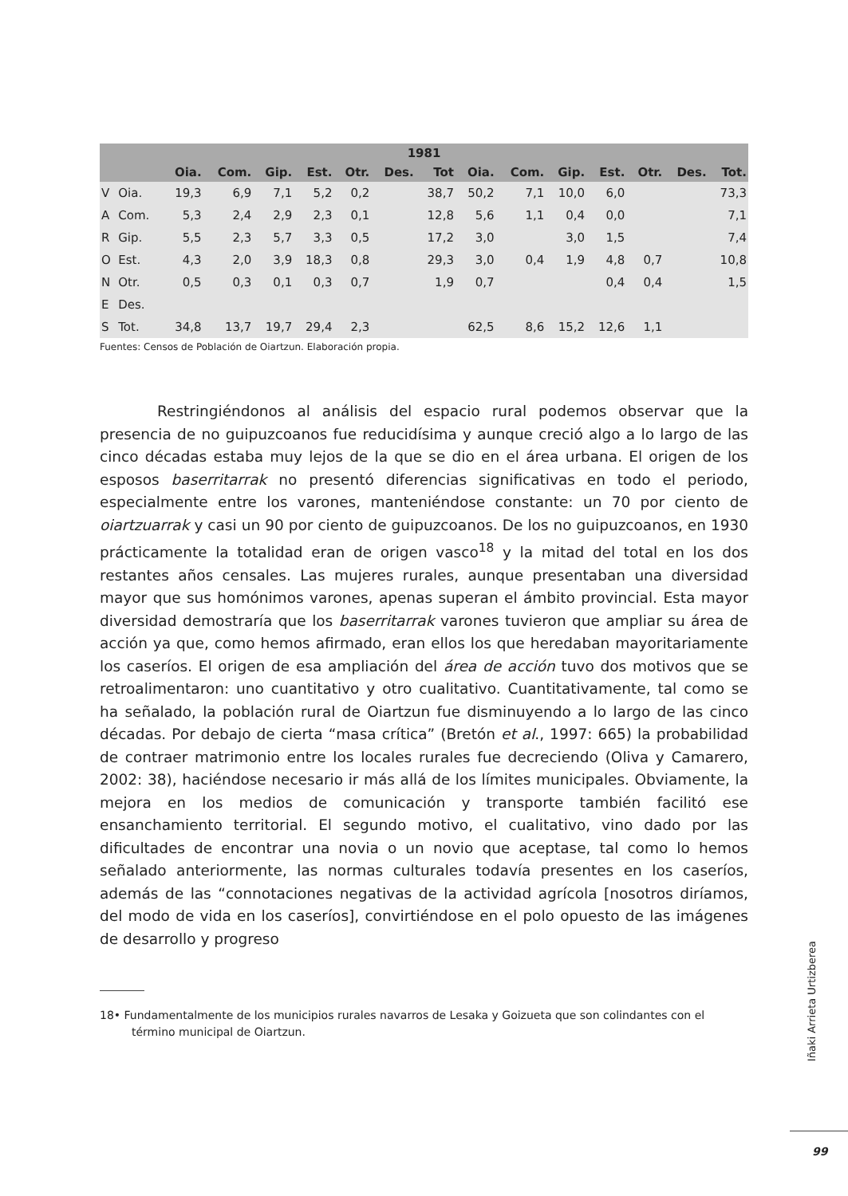| 1981 | | | | | | | | | | | | | | | |
| --- | --- | --- | --- | --- | --- | --- | --- | --- | --- | --- | --- | --- | --- | --- | --- |
| | | Oia. | Com. | Gip. | Est. | Otr. | Des. | Tot | Oia. | Com. | Gip. | Est. | Otr. | Des. | Tot. |
| V | Oia. | 19,3 | 6,9 | 7,1 | 5,2 | 0,2 | | 38,7 | 50,2 | 7,1 | 10,0 | 6,0 | | | 73,3 |
| A | Com. | 5,3 | 2,4 | 2,9 | 2,3 | 0,1 | | 12,8 | 5,6 | 1,1 | 0,4 | 0,0 | | | 7,1 |
| R | Gip. | 5,5 | 2,3 | 5,7 | 3,3 | 0,5 | | 17,2 | 3,0 | | 3,0 | 1,5 | | | 7,4 |
| O | Est. | 4,3 | 2,0 | 3,9 | 18,3 | 0,8 | | 29,3 | 3,0 | 0,4 | 1,9 | 4,8 | 0,7 | | 10,8 |
| N | Otr. | 0,5 | 0,3 | 0,1 | 0,3 | 0,7 | | 1,9 | 0,7 | | | 0,4 | 0,4 | | 1,5 |
| E | Des. | | | | | | | | | | | | | | |
| S | Tot. | 34,8 | 13,7 | 19,7 | 29,4 | 2,3 | | | 62,5 | 8,6 | 15,2 | 12,6 | 1,1 | | |
Fuentes: Censos de Población de Oiartzun. Elaboración propia.
Restringiéndonos al análisis del espacio rural podemos observar que la presencia de no guipuzcoanos fue reducidísima y aunque creció algo a lo largo de las cinco décadas estaba muy lejos de la que se dio en el área urbana. El origen de los esposos baserritarrak no presentó diferencias significativas en todo el periodo, especialmente entre los varones, manteniéndose constante: un 70 por ciento de oiartzuarrak y casi un 90 por ciento de guipuzcoanos. De los no guipuzcoanos, en 1930 prácticamente la totalidad eran de origen vasco<sup>18</sup> y la mitad del total en los dos restantes años censales. Las mujeres rurales, aunque presentaban una diversidad mayor que sus homónimos varones, apenas superan el ámbito provincial. Esta mayor diversidad demostraría que los baserritarrak varones tuvieron que ampliar su área de acción ya que, como hemos afirmado, eran ellos los que heredaban mayoritariamente los caseríos. El origen de esa ampliación del área de acción tuvo dos motivos que se retroalimentaron: uno cuantitativo y otro cualitativo. Cuantitativamente, tal como se ha señalado, la población rural de Oiartzun fue disminuyendo a lo largo de las cinco décadas. Por debajo de cierta “masa crítica” (Bretón et al., 1997: 665) la probabilidad de contraer matrimonio entre los locales rurales fue decreciendo (Oliva y Camarero, 2002: 38), haciéndose necesario ir más allá de los límites municipales. Obviamente, la mejora en los medios de comunicación y transporte también facilitó ese ensanchamiento territorial. El segundo motivo, el cualitativo, vino dado por las dificultades de encontrar una novia o un novio que aceptase, tal como lo hemos señalado anteriormente, las normas culturales todavía presentes en los caseríos, además de las “connotaciones negativas de la actividad agrícola [nosotros diríamos, del modo de vida en los caseríos], convirtiéndose en el polo opuesto de las imágenes de desarrollo y progreso
18• Fundamentalmente de los municipios rurales navarros de Lesaka y Goizueta que son colindantes con el término municipal de Oiartzun.
Iñaki Arrieta Urtizberea
99